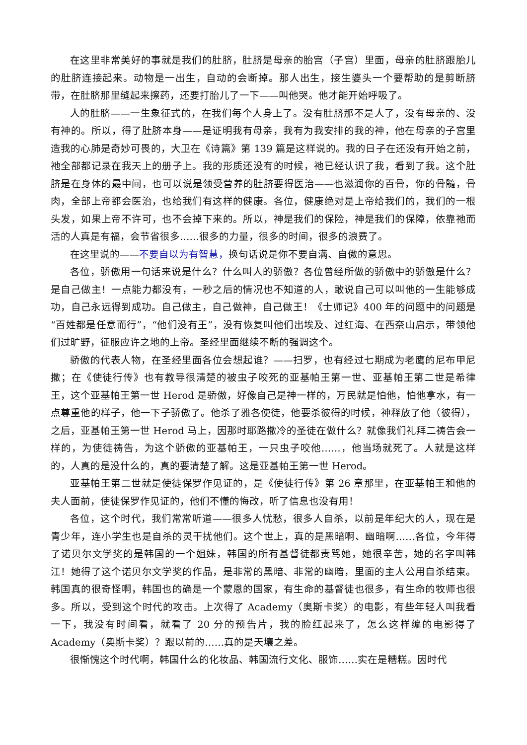在这里非常美好的事就是我们的肚脐，肚脐是母亲的胎宫（子宫）里面，母亲的肚脐跟胎儿的肚脐连接起来。动物是一出生，自动的会断掉。那人出生，接生婆头一个要帮助的是剪断脐带，在肚脐那里缝起来擦药，还要打胎儿了一下——叫他哭。他才能开始呼吸了。
人的肚脐——一生象征式的，在我们每个人身上了。没有肚脐那不是人了，没有母亲的、没有神的。所以，得了肚脐本身——是证明我有母亲，我有为我安排的我的神，他在母亲的子宫里造我的心肺是奇妙可畏的，大卫在《诗篇》第 139 篇是这样说的。我的日子在还没有开始之前，祂全部都记录在我天上的册子上。我的形质还没有的时候，祂已经认识了我，看到了我。这个肚脐是在身体的最中间，也可以说是领受营养的肚脐要得医治——也滋润你的百骨，你的骨髓，骨肉，全部上帝都会医治，也给我们有这样的健康。各位，健康绝对是上帝给我们的，我们的一根头发，如果上帝不许可，也不会掉下来的。所以，神是我们的保险，神是我们的保障，依靠祂而活的人真是有福，会节省很多……很多的力量，很多的时间，很多的浪费了。
在这里说的——不要自以为有智慧，换句话说是你不要自满、自傲的意思。
各位，骄傲用一句话来说是什么？什么叫人的骄傲？各位曾经所做的骄傲中的骄傲是什么？是自己做主！一点能力都没有，一秒之后的情况也不知道的人，敢说自己可以叫他的一生能够成功，自己永远得到成功。自己做主，自己做神，自己做王！《士师记》400 年的问题中的问题是“百姓都是任意而行”，“他们没有王”，没有恢复叫他们出埃及、过红海、在西奈山启示，带领他们过旷野，征服应许之地的上帝。圣经里面继续不断的强调这个。
骄傲的代表人物，在圣经里面各位会想起谁？——扫罗，也有经过七期成为老鹰的尼布甲尼撒；在《使徒行传》也有教导很清楚的被虫子咬死的亚基帕王第一世、亚基帕王第二世是希律王，这个亚基帕王第一世 Herod 是骄傲，好像自己是神一样的，万民就是怕他，怕他拿水，有一点尊重他的样子，他一下子骄傲了。他杀了雅各使徒，他要杀彼得的时候，神释放了他（彼得），之后，亚基帕王第一世 Herod 马上，因那时耶路撒冷的圣徒在做什么？就像我们礼拜二祷告会一样的，为使徒祷告，为这个骄傲的亚基帕王，一只虫子咬他……，他当场就死了。人就是这样的，人真的是没什么的，真的要清楚了解。这是亚基帕王第一世 Herod。
亚基帕王第二世就是使徒保罗作见证的，是《使徒行传》第 26 章那里，在亚基帕王和他的夫人面前，使徒保罗作见证的，他们不懂的悔改，听了信息也没有用！
各位，这个时代，我们常常听道——很多人忧愁，很多人自杀，以前是年纪大的人，现在是青少年，连小学生也是自杀的灵干扰他们。这个世上，真的是黑暗啊、幽暗啊……各位，今年得了诺贝尔文学奖的是韩国的一个姐妹，韩国的所有基督徒都责骂她，她很辛苦，她的名字叫韩江！她得了这个诺贝尔文学奖的作品，是非常的黑暗、非常的幽暗，里面的主人公用自杀结束。韩国真的很奇怪啊，韩国也的确是一个蒙恩的国家，有生命的基督徒也很多，有生命的牧师也很多。所以，受到这个时代的攻击。上次得了 Academy（奥斯卡奖）的电影，有些年轻人叫我看一下，我没有时间看，就看了 20 分的预告片，我的脸红起来了，怎么这样编的电影得了 Academy（奥斯卡奖）？跟以前的……真的是天壤之差。
很惭愧这个时代啊，韩国什么的化妆品、韩国流行文化、服饰……实在是糟糕。因时代